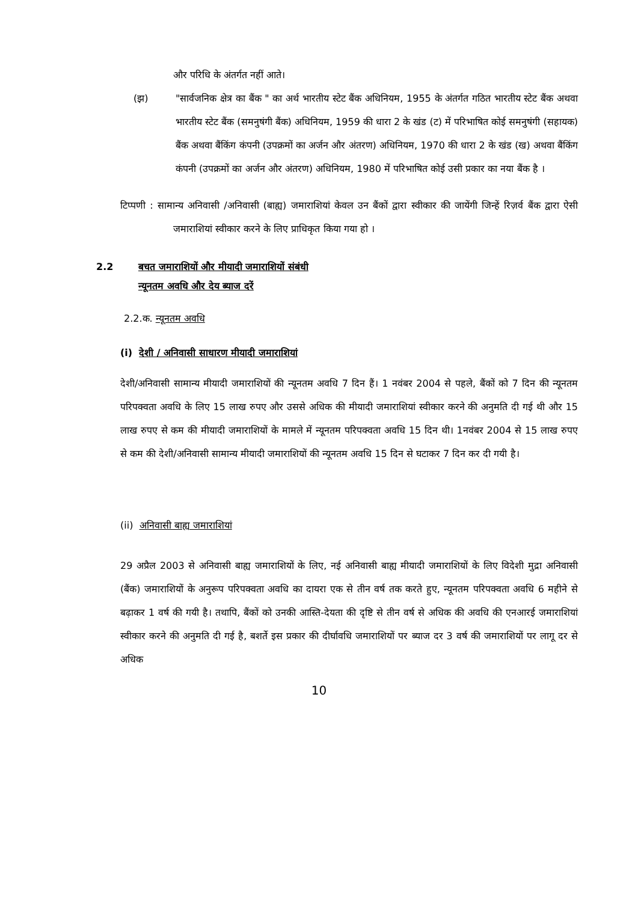और परिधि के अंतर्गत नहीं आते।
(झ) "सार्वजनिक क्षेत्र का बैंक " का अर्थ भारतीय स्टेट बैंक अधिनियम, 1955 के अंतर्गत गठित भारतीय स्टेट बैंक अथवा भारतीय स्टेट बैंक (समनुषंगी बैंक) अधिनियम, 1959 की धारा 2 के खंड (ट) में परिभाषित कोई समनुषंगी (सहायक) बैंक अथवा बैंकिंग कंपनी (उपक्रमों का अर्जन और अंतरण) अधिनियम, 1970 की धारा 2 के खंड (ख) अथवा बैंकिंग कंपनी (उपक्रमों का अर्जन और अंतरण) अधिनियम, 1980 में परिभाषित कोई उसी प्रकार का नया बैंक है ।
टिप्पणी : सामान्य अनिवासी /अनिवासी (बाह्य) जमाराशियां केवल उन बैंकों द्वारा स्वीकार की जायेंगी जिन्हें रिज़र्व बैंक द्वारा ऐसी जमाराशियां स्वीकार करने के लिए प्राधिकृत किया गया हो ।
2.2 बचत जमाराशियों और मीयादी जमाराशियों संबंधी
न्यूनतम अवधि और देय ब्याज दरें
2.2.क. न्यूनतम अवधि
(i) देशी / अनिवासी साधारण मीयादी जमाराशियां
देशी/अनिवासी सामान्य मीयादी जमाराशियों की न्यूनतम अवधि 7 दिन हैं। 1 नवंबर 2004 से पहले, बैंकों को 7 दिन की न्यूनतम परिपक्वता अवधि के लिए 15 लाख रुपए और उससे अधिक की मीयादी जमाराशियां स्वीकार करने की अनुमति दी गई थी और 15 लाख रुपए से कम की मीयादी जमाराशियों के मामले में न्यूनतम परिपक्वता अवधि 15 दिन थी। 1नवंबर 2004 से 15 लाख रुपए से कम की देशी/अनिवासी सामान्य मीयादी जमाराशियों की न्यूनतम अवधि 15 दिन से घटाकर 7 दिन कर दी गयी है।
(ii) अनिवासी बाह्य जमाराशियां
29 अप्रैल 2003 से अनिवासी बाह्य जमाराशियों के लिए, नई अनिवासी बाह्य मीयादी जमाराशियों के लिए विदेशी मुद्रा अनिवासी (बैंक) जमाराशियों के अनुरूप परिपक्वता अवधि का दायरा एक से तीन वर्ष तक करते हुए, न्यूनतम परिपक्वता अवधि 6 महीने से बढ़ाकर 1 वर्ष की गयी है। तथापि, बैंकों को उनकी आस्ति-देयता की दृष्टि से तीन वर्ष से अधिक की अवधि की एनआरई जमाराशियां स्वीकार करने की अनुमति दी गई है, बशर्ते इस प्रकार की दीर्घावधि जमाराशियों पर ब्याज दर 3 वर्ष की जमाराशियों पर लागू दर से अधिक
10